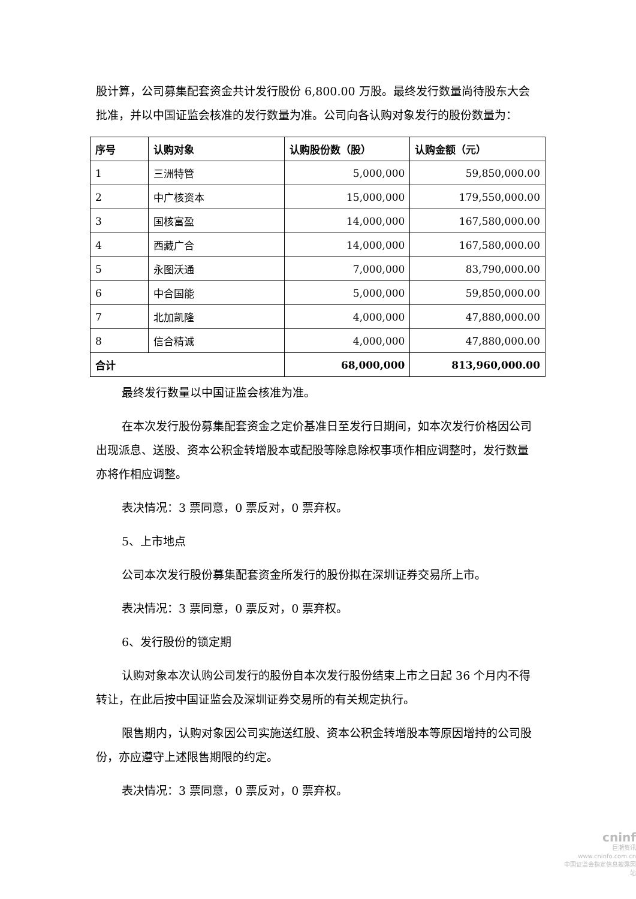股计算，公司募集配套资金共计发行股份 6,800.00 万股。最终发行数量尚待股东大会批准，并以中国证监会核准的发行数量为准。公司向各认购对象发行的股份数量为：
| 序号 | 认购对象 | 认购股份数（股） | 认购金额（元） |
| --- | --- | --- | --- |
| 1 | 三洲特管 | 5,000,000 | 59,850,000.00 |
| 2 | 中广核资本 | 15,000,000 | 179,550,000.00 |
| 3 | 国核富盈 | 14,000,000 | 167,580,000.00 |
| 4 | 西藏广合 | 14,000,000 | 167,580,000.00 |
| 5 | 永图沃通 | 7,000,000 | 83,790,000.00 |
| 6 | 中合国能 | 5,000,000 | 59,850,000.00 |
| 7 | 北加凯隆 | 4,000,000 | 47,880,000.00 |
| 8 | 信合精诚 | 4,000,000 | 47,880,000.00 |
| 合计 | | 68,000,000 | 813,960,000.00 |
最终发行数量以中国证监会核准为准。
在本次发行股份募集配套资金之定价基准日至发行日期间，如本次发行价格因公司出现派息、送股、资本公积金转增股本或配股等除息除权事项作相应调整时，发行数量亦将作相应调整。
表决情况：3 票同意，0 票反对，0 票弃权。
5、上市地点
公司本次发行股份募集配套资金所发行的股份拟在深圳证券交易所上市。
表决情况：3 票同意，0 票反对，0 票弃权。
6、发行股份的锁定期
认购对象本次认购公司发行的股份自本次发行股份结束上市之日起 36 个月内不得转让，在此后按中国证监会及深圳证券交易所的有关规定执行。
限售期内，认购对象因公司实施送红股、资本公积金转增股本等原因增持的公司股份，亦应遵守上述限售期限的约定。
表决情况：3 票同意，0 票反对，0 票弃权。
cninf
巨潮资讯
www.cninfo.com.cn
中国证监会指定信息披露网站